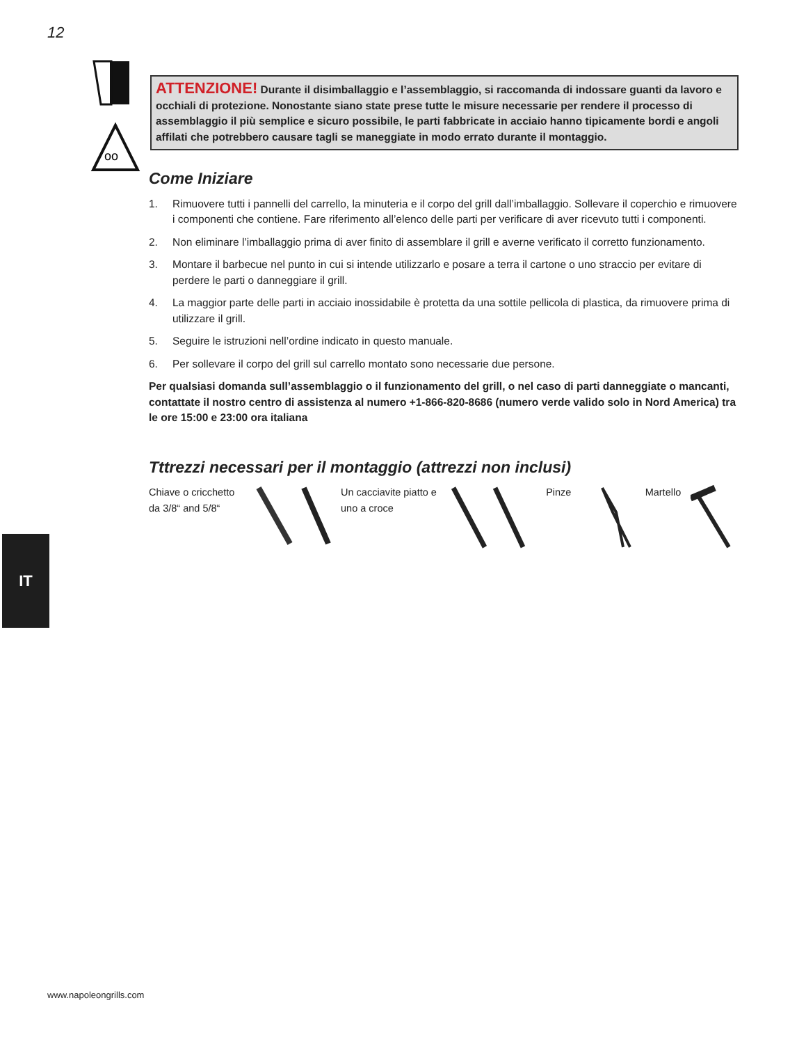12
oo
ATTENZIONE! Durante il disimballaggio e l’assemblaggio, si raccomanda di indossare guanti da lavoro e occhiali di protezione. Nonostante siano state prese tutte le misure necessarie per rendere il processo di assemblaggio il più semplice e sicuro possibile, le parti fabbricate in acciaio hanno tipicamente bordi e angoli affilati che potrebbero causare tagli se maneggiate in modo errato durante il montaggio.
Come Iniziare
1. Rimuovere tutti i pannelli del carrello, la minuteria e il corpo del grill dall’imballaggio. Sollevare il coperchio e rimuovere i componenti che contiene. Fare riferimento all’elenco delle parti per verificare di aver ricevuto tutti i componenti.
2. Non eliminare l’imballaggio prima di aver finito di assemblare il grill e averne verificato il corretto funzionamento.
3. Montare il barbecue nel punto in cui si intende utilizzarlo e posare a terra il cartone o uno straccio per evitare di perdere le parti o danneggiare il grill.
4. La maggior parte delle parti in acciaio inossidabile è protetta da una sottile pellicola di plastica, da rimuovere prima di utilizzare il grill.
5. Seguire le istruzioni nell’ordine indicato in questo manuale.
6. Per sollevare il corpo del grill sul carrello montato sono necessarie due persone.
Per qualsiasi domanda sull’assemblaggio o il funzionamento del grill, o nel caso di parti danneggiate o mancanti, contattate il nostro centro di assistenza al numero +1-866-820-8686 (numero verde valido solo in Nord America) tra le ore 15:00 e 23:00 ora italiana
Tttrezzi necessari per il montaggio (attrezzi non inclusi)
Chiave o cricchetto da 3/8“ and 5/8“
Un cacciavite piatto e uno a croce
Pinze Martello
IT
www.napoleongrills.com